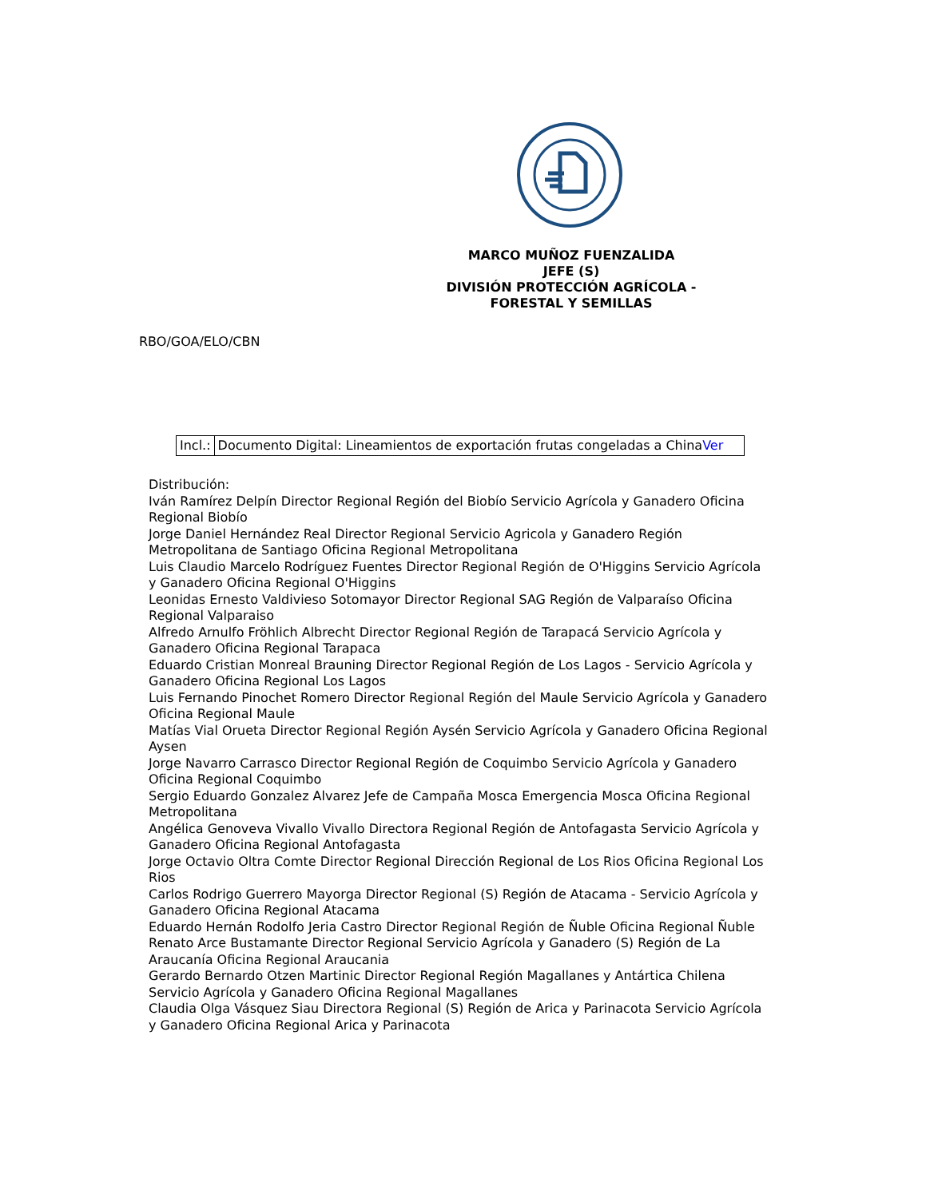MARCO MUÑOZ FUENZALIDA
JEFE (S)
DIVISIÓN PROTECCIÓN AGRÍCOLA - FORESTAL Y SEMILLAS
RBO/GOA/ELO/CBN
| Incl.: | Documento Digital: Lineamientos de exportación frutas congeladas a China Ver |
Distribución:
Iván Ramírez Delpín Director Regional Región del Biobío Servicio Agrícola y Ganadero Oficina Regional Biobío
Jorge Daniel Hernández Real Director Regional Servicio Agricola y Ganadero Región Metropolitana de Santiago Oficina Regional Metropolitana
Luis Claudio Marcelo Rodríguez Fuentes Director Regional Región de O'Higgins Servicio Agrícola y Ganadero Oficina Regional O'Higgins
Leonidas Ernesto Valdivieso Sotomayor Director Regional SAG Región de Valparaíso Oficina Regional Valparaiso
Alfredo Arnulfo Fröhlich Albrecht Director Regional Región de Tarapacá Servicio Agrícola y Ganadero Oficina Regional Tarapaca
Eduardo Cristian Monreal Brauning Director Regional Región de Los Lagos - Servicio Agrícola y Ganadero Oficina Regional Los Lagos
Luis Fernando Pinochet Romero Director Regional Región del Maule Servicio Agrícola y Ganadero Oficina Regional Maule
Matías Vial Orueta Director Regional Región Aysén Servicio Agrícola y Ganadero Oficina Regional Aysen
Jorge Navarro Carrasco Director Regional Región de Coquimbo Servicio Agrícola y Ganadero Oficina Regional Coquimbo
Sergio Eduardo Gonzalez Alvarez Jefe de Campaña Mosca Emergencia Mosca Oficina Regional Metropolitana
Angélica Genoveva Vivallo Vivallo Directora Regional Región de Antofagasta Servicio Agrícola y Ganadero Oficina Regional Antofagasta
Jorge Octavio Oltra Comte Director Regional Dirección Regional de Los Rios Oficina Regional Los Rios
Carlos Rodrigo Guerrero Mayorga Director Regional (S) Región de Atacama - Servicio Agrícola y Ganadero Oficina Regional Atacama
Eduardo Hernán Rodolfo Jeria Castro Director Regional Región de Ñuble Oficina Regional Ñuble
Renato Arce Bustamante Director Regional Servicio Agrícola y Ganadero (S) Región de La Araucanía Oficina Regional Araucania
Gerardo Bernardo Otzen Martinic Director Regional Región Magallanes y Antártica Chilena Servicio Agrícola y Ganadero Oficina Regional Magallanes
Claudia Olga Vásquez Siau Directora Regional (S) Región de Arica y Parinacota Servicio Agrícola y Ganadero Oficina Regional Arica y Parinacota